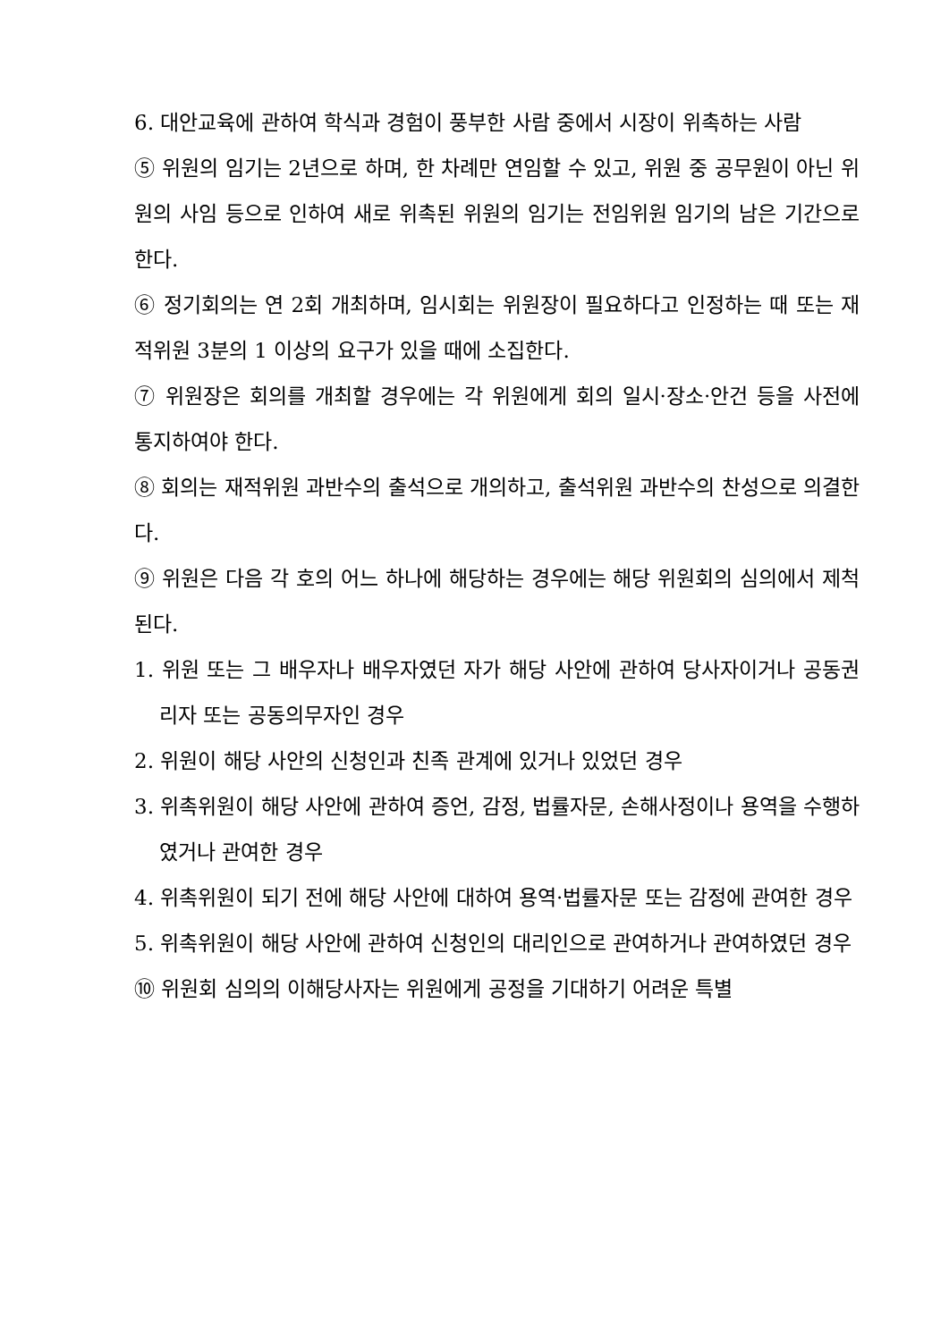6. 대안교육에 관하여 학식과 경험이 풍부한 사람 중에서 시장이 위촉하는 사람
⑤ 위원의 임기는 2년으로 하며, 한 차례만 연임할 수 있고, 위원 중 공무원이 아닌 위원의 사임 등으로 인하여 새로 위촉된 위원의 임기는 전임위원 임기의 남은 기간으로 한다.
⑥ 정기회의는 연 2회 개최하며, 임시회는 위원장이 필요하다고 인정하는 때 또는 재적위원 3분의 1 이상의 요구가 있을 때에 소집한다.
⑦ 위원장은 회의를 개최할 경우에는 각 위원에게 회의 일시·장소·안건 등을 사전에 통지하여야 한다.
⑧ 회의는 재적위원 과반수의 출석으로 개의하고, 출석위원 과반수의 찬성으로 의결한다.
⑨ 위원은 다음 각 호의 어느 하나에 해당하는 경우에는 해당 위원회의 심의에서 제척된다.
1. 위원 또는 그 배우자나 배우자였던 자가 해당 사안에 관하여 당사자이거나 공동권리자 또는 공동의무자인 경우
2. 위원이 해당 사안의 신청인과 친족 관계에 있거나 있었던 경우
3. 위촉위원이 해당 사안에 관하여 증언, 감정, 법률자문, 손해사정이나 용역을 수행하였거나 관여한 경우
4. 위촉위원이 되기 전에 해당 사안에 대하여 용역·법률자문 또는 감정에 관여한 경우
5. 위촉위원이 해당 사안에 관하여 신청인의 대리인으로 관여하거나 관여하였던 경우
⑩ 위원회 심의의 이해당사자는 위원에게 공정을 기대하기 어려운 특별